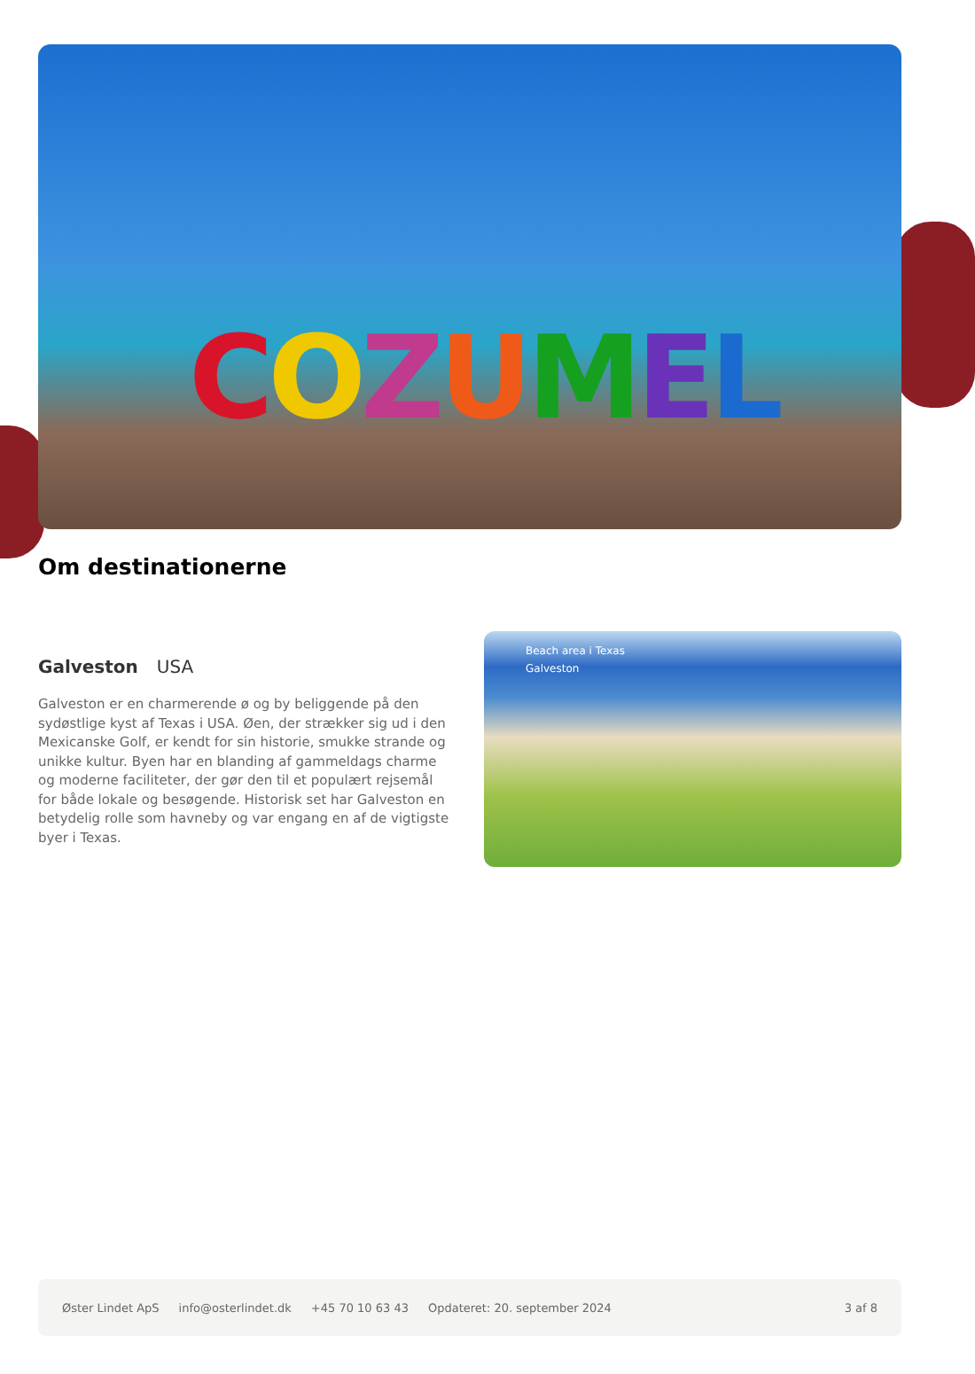COZUMEL
Om destinationerne
Galveston USA
Galveston er en charmerende ø og by beliggende på den sydøstlige kyst af Texas i USA. Øen, der strækker sig ud i den Mexicanske Golf, er kendt for sin historie, smukke strande og unikke kultur. Byen har en blanding af gammeldags charme og moderne faciliteter, der gør den til et populært rejsemål for både lokale og besøgende. Historisk set har Galveston en betydelig rolle som havneby og var engang en af de vigtigste byer i Texas.
Beach area i Texas
Galveston
Øster Lindet ApS info@osterlindet.dk +45 70 10 63 43 Opdateret: 20. september 2024 3 af 8